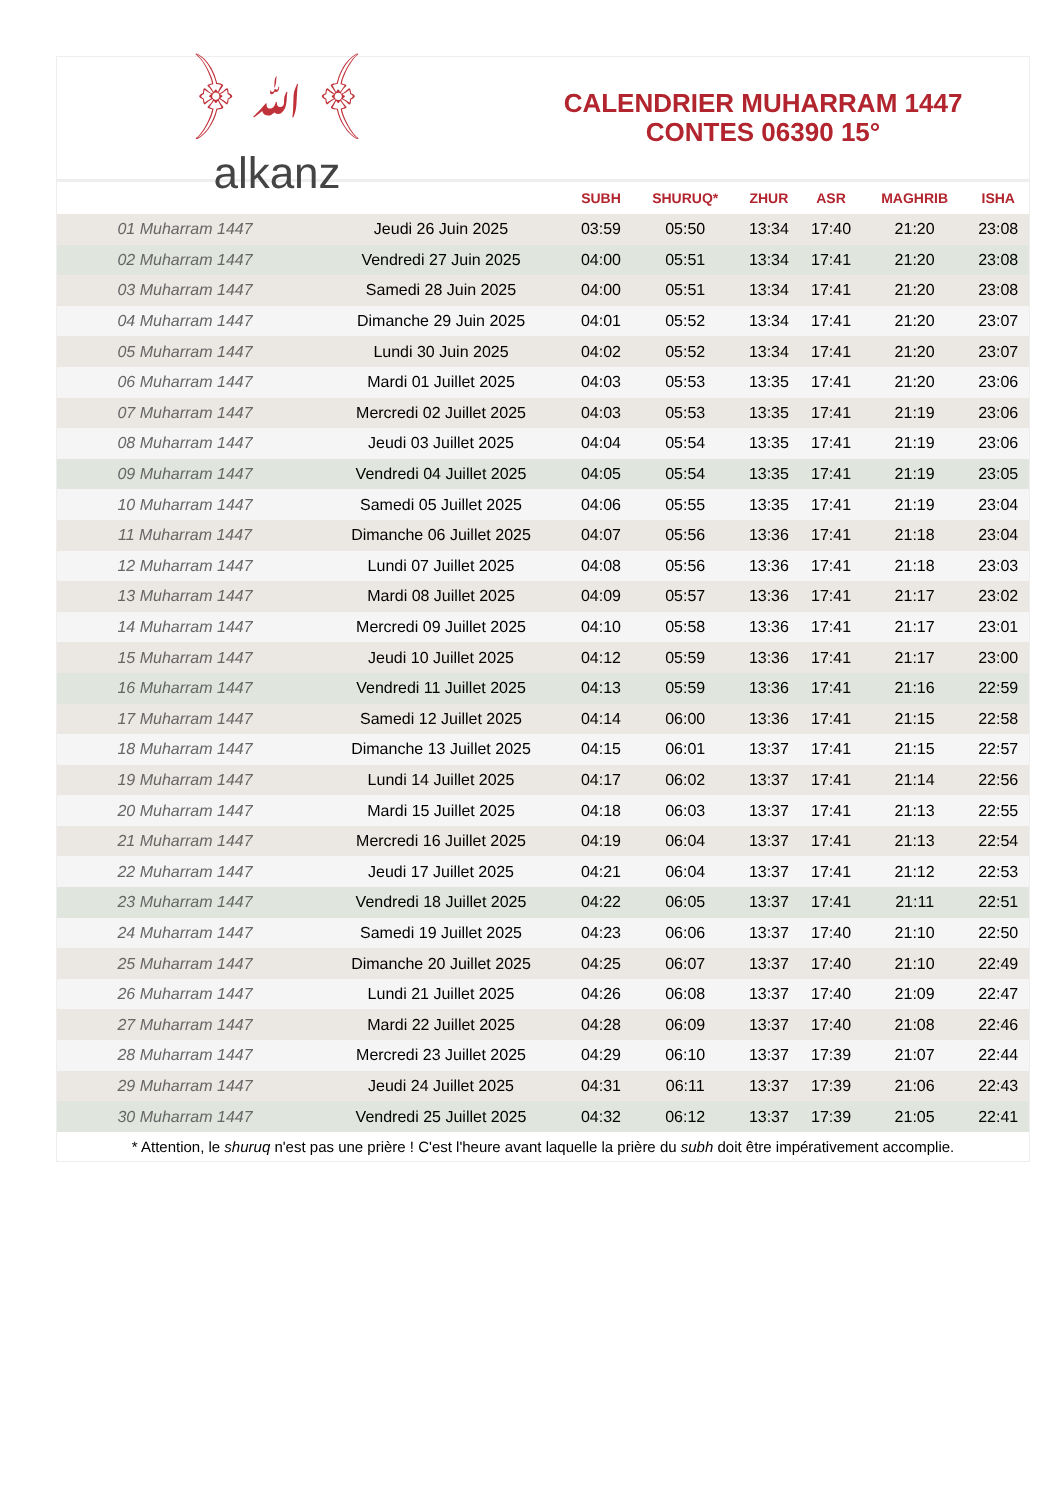﴿ ﷲ ﴾
alkanz
CALENDRIER MUHARRAM 1447
CONTES 06390 15°
| | | SUBH | SHURUQ* | ZHUR | ASR | MAGHRIB | ISHA |
| --- | --- | --- | --- | --- | --- | --- | --- |
| 01 Muharram 1447 | Jeudi 26 Juin 2025 | 03:59 | 05:50 | 13:34 | 17:40 | 21:20 | 23:08 |
| 02 Muharram 1447 | Vendredi 27 Juin 2025 | 04:00 | 05:51 | 13:34 | 17:41 | 21:20 | 23:08 |
| 03 Muharram 1447 | Samedi 28 Juin 2025 | 04:00 | 05:51 | 13:34 | 17:41 | 21:20 | 23:08 |
| 04 Muharram 1447 | Dimanche 29 Juin 2025 | 04:01 | 05:52 | 13:34 | 17:41 | 21:20 | 23:07 |
| 05 Muharram 1447 | Lundi 30 Juin 2025 | 04:02 | 05:52 | 13:34 | 17:41 | 21:20 | 23:07 |
| 06 Muharram 1447 | Mardi 01 Juillet 2025 | 04:03 | 05:53 | 13:35 | 17:41 | 21:20 | 23:06 |
| 07 Muharram 1447 | Mercredi 02 Juillet 2025 | 04:03 | 05:53 | 13:35 | 17:41 | 21:19 | 23:06 |
| 08 Muharram 1447 | Jeudi 03 Juillet 2025 | 04:04 | 05:54 | 13:35 | 17:41 | 21:19 | 23:06 |
| 09 Muharram 1447 | Vendredi 04 Juillet 2025 | 04:05 | 05:54 | 13:35 | 17:41 | 21:19 | 23:05 |
| 10 Muharram 1447 | Samedi 05 Juillet 2025 | 04:06 | 05:55 | 13:35 | 17:41 | 21:19 | 23:04 |
| 11 Muharram 1447 | Dimanche 06 Juillet 2025 | 04:07 | 05:56 | 13:36 | 17:41 | 21:18 | 23:04 |
| 12 Muharram 1447 | Lundi 07 Juillet 2025 | 04:08 | 05:56 | 13:36 | 17:41 | 21:18 | 23:03 |
| 13 Muharram 1447 | Mardi 08 Juillet 2025 | 04:09 | 05:57 | 13:36 | 17:41 | 21:17 | 23:02 |
| 14 Muharram 1447 | Mercredi 09 Juillet 2025 | 04:10 | 05:58 | 13:36 | 17:41 | 21:17 | 23:01 |
| 15 Muharram 1447 | Jeudi 10 Juillet 2025 | 04:12 | 05:59 | 13:36 | 17:41 | 21:17 | 23:00 |
| 16 Muharram 1447 | Vendredi 11 Juillet 2025 | 04:13 | 05:59 | 13:36 | 17:41 | 21:16 | 22:59 |
| 17 Muharram 1447 | Samedi 12 Juillet 2025 | 04:14 | 06:00 | 13:36 | 17:41 | 21:15 | 22:58 |
| 18 Muharram 1447 | Dimanche 13 Juillet 2025 | 04:15 | 06:01 | 13:37 | 17:41 | 21:15 | 22:57 |
| 19 Muharram 1447 | Lundi 14 Juillet 2025 | 04:17 | 06:02 | 13:37 | 17:41 | 21:14 | 22:56 |
| 20 Muharram 1447 | Mardi 15 Juillet 2025 | 04:18 | 06:03 | 13:37 | 17:41 | 21:13 | 22:55 |
| 21 Muharram 1447 | Mercredi 16 Juillet 2025 | 04:19 | 06:04 | 13:37 | 17:41 | 21:13 | 22:54 |
| 22 Muharram 1447 | Jeudi 17 Juillet 2025 | 04:21 | 06:04 | 13:37 | 17:41 | 21:12 | 22:53 |
| 23 Muharram 1447 | Vendredi 18 Juillet 2025 | 04:22 | 06:05 | 13:37 | 17:41 | 21:11 | 22:51 |
| 24 Muharram 1447 | Samedi 19 Juillet 2025 | 04:23 | 06:06 | 13:37 | 17:40 | 21:10 | 22:50 |
| 25 Muharram 1447 | Dimanche 20 Juillet 2025 | 04:25 | 06:07 | 13:37 | 17:40 | 21:10 | 22:49 |
| 26 Muharram 1447 | Lundi 21 Juillet 2025 | 04:26 | 06:08 | 13:37 | 17:40 | 21:09 | 22:47 |
| 27 Muharram 1447 | Mardi 22 Juillet 2025 | 04:28 | 06:09 | 13:37 | 17:40 | 21:08 | 22:46 |
| 28 Muharram 1447 | Mercredi 23 Juillet 2025 | 04:29 | 06:10 | 13:37 | 17:39 | 21:07 | 22:44 |
| 29 Muharram 1447 | Jeudi 24 Juillet 2025 | 04:31 | 06:11 | 13:37 | 17:39 | 21:06 | 22:43 |
| 30 Muharram 1447 | Vendredi 25 Juillet 2025 | 04:32 | 06:12 | 13:37 | 17:39 | 21:05 | 22:41 |
* Attention, le shuruq n'est pas une prière ! C'est l'heure avant laquelle la prière du subh doit être impérativement accomplie.